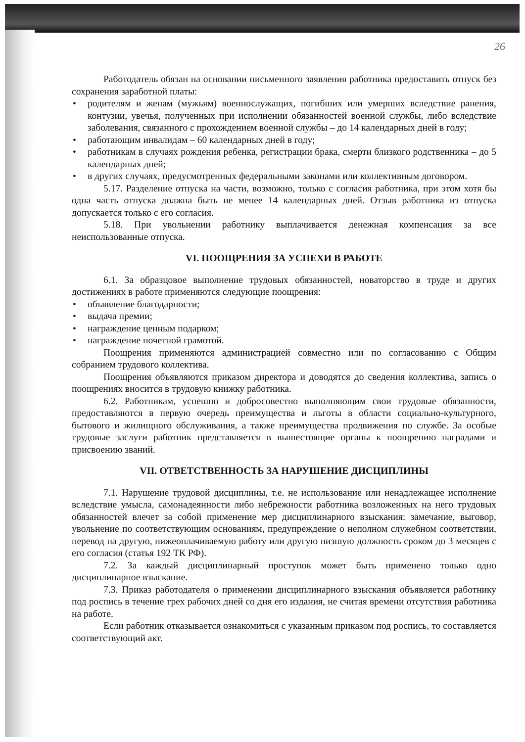26
Работодатель обязан на основании письменного заявления работника предоставить отпуск без сохранения заработной платы:
• родителям и женам (мужьям) военнослужащих, погибших или умерших вследствие ранения, контузии, увечья, полученных при исполнении обязанностей военной службы, либо вследствие заболевания, связанного с прохождением военной службы – до 14 календарных дней в году;
• работающим инвалидам – 60 календарных дней в году;
• работникам в случаях рождения ребенка, регистрации брака, смерти близкого родственника – до 5 календарных дней;
• в других случаях, предусмотренных федеральными законами или коллективным договором.
5.17. Разделение отпуска на части, возможно, только с согласия работника, при этом хотя бы одна часть отпуска должна быть не менее 14 календарных дней. Отзыв работника из отпуска допускается только с его согласия.
5.18. При увольнении работнику выплачивается денежная компенсация за все неиспользованные отпуска.
VI. ПООЩРЕНИЯ ЗА УСПЕХИ В РАБОТЕ
6.1. За образцовое выполнение трудовых обязанностей, новаторство в труде и других достижениях в работе применяются следующие поощрения:
• объявление благодарности;
• выдача премии;
• награждение ценным подарком;
• награждение почетной грамотой.
Поощрения применяются администрацией совместно или по согласованию с Общим собранием трудового коллектива.
Поощрения объявляются приказом директора и доводятся до сведения коллектива, запись о поощрениях вносится в трудовую книжку работника.
6.2. Работникам, успешно и добросовестно выполняющим свои трудовые обязанности, предоставляются в первую очередь преимущества и льготы в области социально-культурного, бытового и жилищного обслуживания, а также преимущества продвижения по службе. За особые трудовые заслуги работник представляется в вышестоящие органы к поощрению наградами и присвоению званий.
VII. ОТВЕТСТВЕННОСТЬ ЗА НАРУШЕНИЕ ДИСЦИПЛИНЫ
7.1. Нарушение трудовой дисциплины, т.е. не использование или ненадлежащее исполнение вследствие умысла, самонадеянности либо небрежности работника возложенных на него трудовых обязанностей влечет за собой применение мер дисциплинарного взыскания: замечание, выговор, увольнение по соответствующим основаниям, предупреждение о неполном служебном соответствии, перевод на другую, нижеоплачиваемую работу или другую низшую должность сроком до 3 месяцев с его согласия (статья 192 ТК РФ).
7.2. За каждый дисциплинарный проступок может быть применено только одно дисциплинарное взыскание.
7.3. Приказ работодателя о применении дисциплинарного взыскания объявляется работнику под роспись в течение трех рабочих дней со дня его издания, не считая времени отсутствия работника на работе.
Если работник отказывается ознакомиться с указанным приказом под роспись, то составляется соответствующий акт.